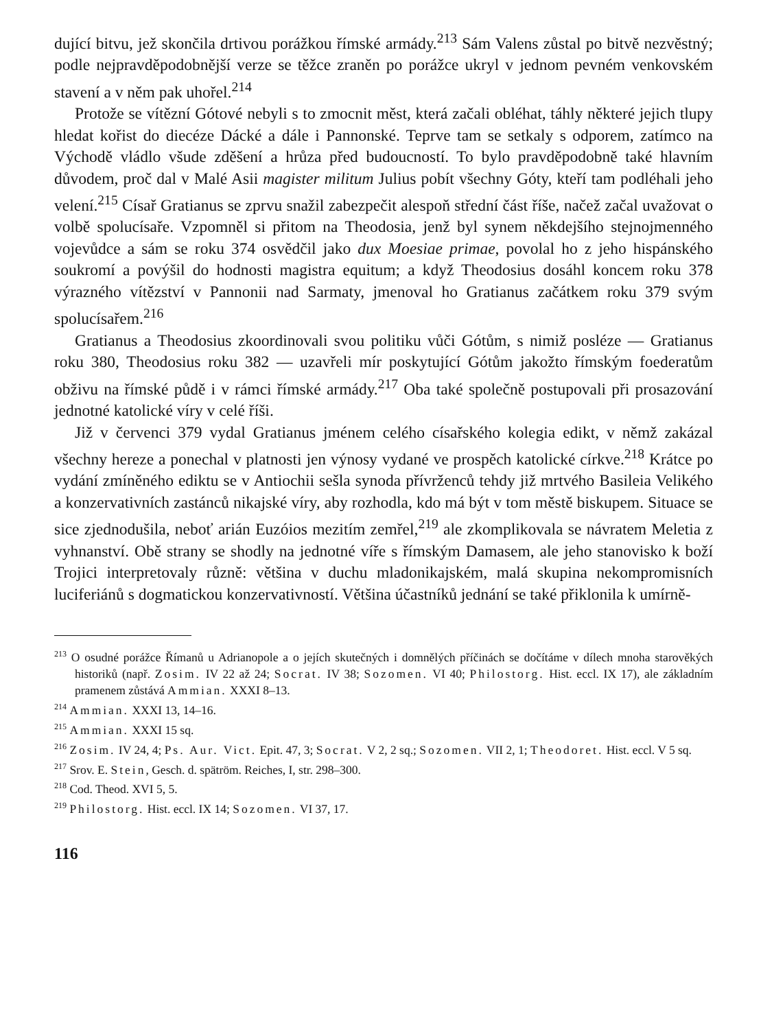dující bitvu, jež skončila drtivou porážkou římské armády.<sup>213</sup> Sám Valens zůstal po bitvě nezvěstný; podle nejpravděpodobnější verze se těžce zraněn po porážce ukryl v jednom pevném venkovském stavení a v něm pak uhořel.<sup>214</sup>
Protože se vítězní Gótové nebyli s to zmocnit měst, která začali obléhat, táhly některé jejich tlupy hledat kořist do diecéze Dácké a dále i Pannonské. Teprve tam se setkaly s odporem, zatímco na Východě vládlo všude zděšení a hrůza před budoucností. To bylo pravděpodobně také hlavním důvodem, proč dal v Malé Asii magister militum Julius pobít všechny Góty, kteří tam podléhali jeho velení.<sup>215</sup> Císař Gratianus se zprvu snažil zabezpečit alespoň střední část říše, načež začal uvažovat o volbě spolucísaře. Vzpomněl si přitom na Theodosia, jenž byl synem někdejšího stejnojmenného vojevůdce a sám se roku 374 osvědčil jako dux Moesiae primae, povolal ho z jeho hispánského soukromí a povýšil do hodnosti magistra equitum; a když Theodosius dosáhl koncem roku 378 výrazného vítězství v Pannonii nad Sarmaty, jmenoval ho Gratianus začátkem roku 379 svým spolucísařem.<sup>216</sup>
Gratianus a Theodosius zkoordinovali svou politiku vůči Gótům, s nimiž posléze — Gratianus roku 380, Theodosius roku 382 — uzavřeli mír poskytující Gótům jakožto římským foederatům obživu na římské půdě i v rámci římské armády.<sup>217</sup> Oba také společně postupovali při prosazování jednotné katolické víry v celé říši.
Již v červenci 379 vydal Gratianus jménem celého císařského kolegia edikt, v němž zakázal všechny hereze a ponechal v platnosti jen výnosy vydané ve prospěch katolické církve.<sup>218</sup> Krátce po vydání zmíněného ediktu se v Antiochii sešla synoda přívrženců tehdy již mrtvého Basileia Velikého a konzervativních zastánců nikajské víry, aby rozhodla, kdo má být v tom městě biskupem. Situace se sice zjednodušila, neboť arián Euzóios mezitím zemřel,<sup>219</sup> ale zkomplikovala se návratem Meletia z vyhnanství. Obě strany se shodly na jednotné víře s římským Damasem, ale jeho stanovisko k boží Trojici interpretovaly různě: většina v duchu mladonikajském, malá skupina nekompromisních luciferiánů s dogmatickou konzervativností. Většina účastníků jednání se také přiklonila k umírně-
<sup>213</sup> O osudné porážce Římanů u Adrianopole a o jejích skutečných i domnělých příčinách se dočítáme v dílech mnoha starověkých historiků (např. Zosim. IV 22 až 24; Socrat. IV 38; Sozomen. VI 40; Philostorg. Hist. eccl. IX 17), ale základním pramenem zůstává Ammian. XXXI 8–13.
<sup>214</sup> Ammian. XXXI 13, 14–16.
<sup>215</sup> Ammian. XXXI 15 sq.
<sup>216</sup> Zosim. IV 24, 4; Ps. Aur. Vict. Epit. 47, 3; Socrat. V 2, 2 sq.; Sozomen. VII 2, 1; Theodoret. Hist. eccl. V 5 sq.
<sup>217</sup> Srov. E. Stein, Gesch. d. spätröm. Reiches, I, str. 298–300.
<sup>218</sup> Cod. Theod. XVI 5, 5.
<sup>219</sup> Philostorg. Hist. eccl. IX 14; Sozomen. VI 37, 17.
116